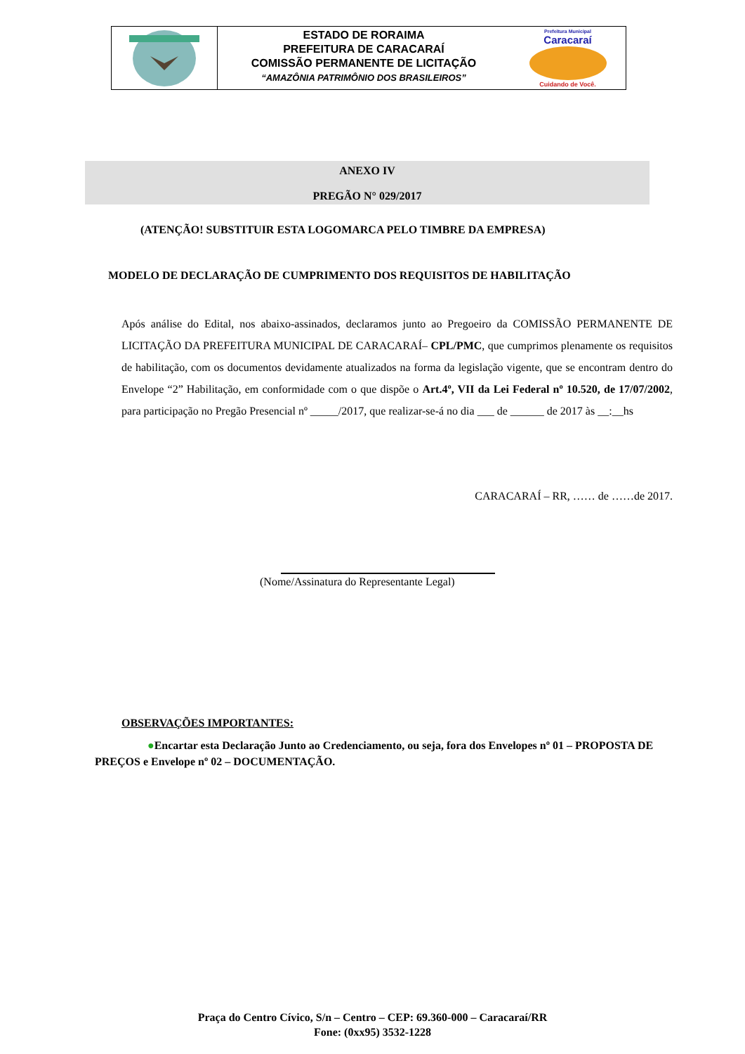ESTADO DE RORAIMA
PREFEITURA DE CARACARAÍ
COMISSÃO PERMANENTE DE LICITAÇÃO
“AMAZÔNIA PATRIMÔNIO DOS BRASILEIROS”
Prefeitura Municipal
Caracaraí
Cuidando de Você.
ANEXO IV
PREGÃO N° 029/2017
(ATENÇÃO! SUBSTITUIR ESTA LOGOMARCA PELO TIMBRE DA EMPRESA)
MODELO DE DECLARAÇÃO DE CUMPRIMENTO DOS REQUISITOS DE HABILITAÇÃO
Após análise do Edital, nos abaixo-assinados, declaramos junto ao Pregoeiro da COMISSÃO PERMANENTE DE LICITAÇÃO DA PREFEITURA MUNICIPAL DE CARACARAÍ– CPL/PMC, que cumprimos plenamente os requisitos de habilitação, com os documentos devidamente atualizados na forma da legislação vigente, que se encontram dentro do Envelope “2” Habilitação, em conformidade com o que dispõe o Art.4º, VII da Lei Federal nº 10.520, de 17/07/2002, para participação no Pregão Presencial nº _____/2017, que realizar-se-á no dia ___ de ______ de 2017 às __:__hs
CARACARAÍ – RR, …… de ……de 2017.
(Nome/Assinatura do Representante Legal)
OBSERVAÇÕES IMPORTANTES:
●Encartar esta Declaração Junto ao Credenciamento, ou seja, fora dos Envelopes nº 01 – PROPOSTA DE PREÇOS e Envelope nº 02 – DOCUMENTAÇÃO.
Praça do Centro Cívico, S/n – Centro – CEP: 69.360-000 – Caracaraí/RR
Fone: (0xx95) 3532-1228